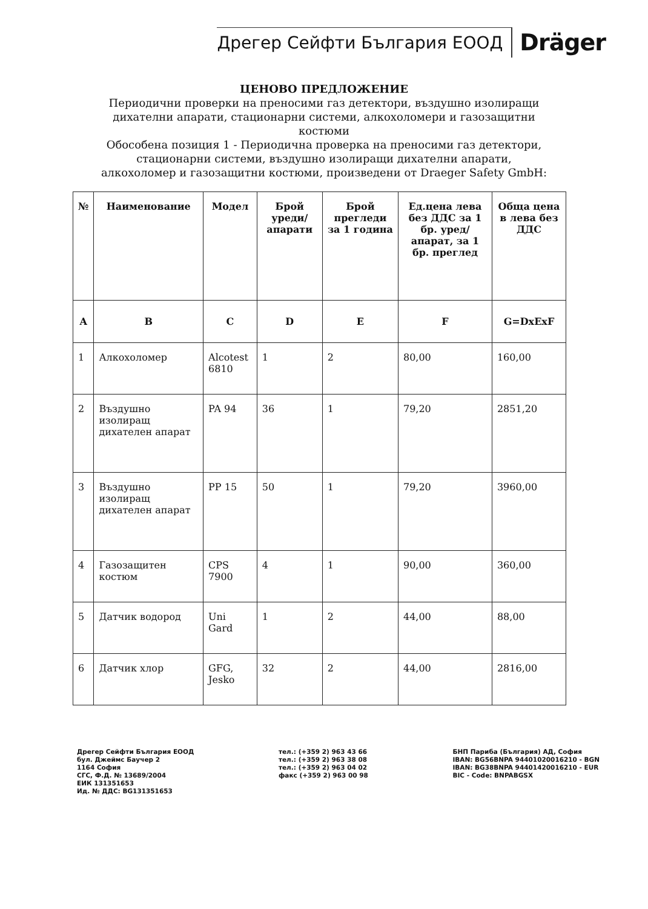Дрегер Сейфти България ЕООД
Dräger
ЦЕНОВО ПРЕДЛОЖЕНИЕ
Периодични проверки на преносими газ детектори, въздушно изолиращи
дихателни апарати, стационарни системи, алкохоломери и газозащитни
костюми
Обособена позиция 1 - Периодична проверка на преносими газ детектори,
стационарни системи, въздушно изолиращи дихателни апарати,
алкохоломер и газозащитни костюми, произведени от Draeger Safety GmbH:
| № | Наименование | Модел | Брой уреди/ апарати | Брой прегледи за 1 година | Ед.цена лева без ДДС за 1 бр. уред/ апарат, за 1 бр. преглед | Обща цена в лева без ДДС |
| --- | --- | --- | --- | --- | --- | --- |
| A | B | C | D | E | F | G=DxExF |
| 1 | Алкохоломер | Alcotest 6810 | 1 | 2 | 80,00 | 160,00 |
| 2 | Въздушно изолиращ дихателен апарат | PA 94 | 36 | 1 | 79,20 | 2851,20 |
| 3 | Въздушно изолиращ дихателен апарат | PP 15 | 50 | 1 | 79,20 | 3960,00 |
| 4 | Газозащитен костюм | CPS 7900 | 4 | 1 | 90,00 | 360,00 |
| 5 | Датчик водород | Uni Gard | 1 | 2 | 44,00 | 88,00 |
| 6 | Датчик хлор | GFG, Jesko | 32 | 2 | 44,00 | 2816,00 |
Дрегер Сейфти България ЕООД
бул. Джеймс Баучер 2
1164 София
СГС, Ф.Д. № 13689/2004
ЕИК 131351653
Ид. № ДДС: BG131351653
тел.: (+359 2) 963 43 66
тел.: (+359 2) 963 38 08
тел.: (+359 2) 963 04 02
факс (+359 2) 963 00 98
БНП Париба (България) АД, София
IBAN: BG56BNPA 94401020016210 - BGN
IBAN: BG38BNPA 94401420016210 - EUR
BIC - Code: BNPABGSX